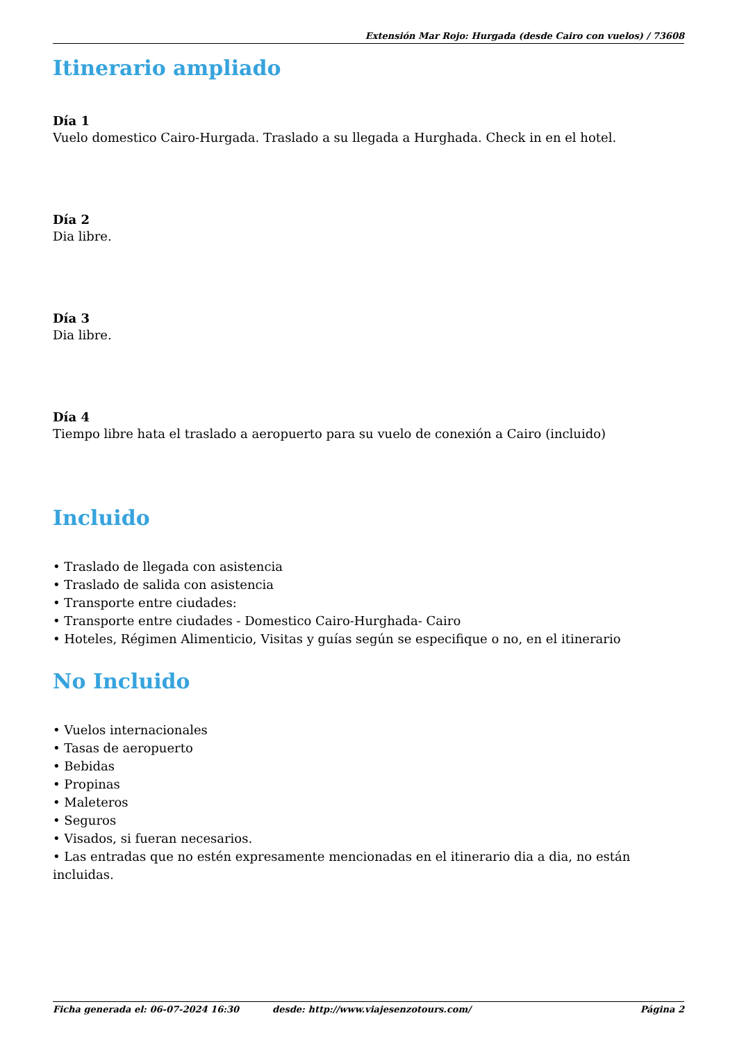Extensión Mar Rojo: Hurgada (desde Cairo con vuelos) / 73608
Itinerario ampliado
Día 1
Vuelo domestico Cairo-Hurgada. Traslado a su llegada a Hurghada. Check in en el hotel.
Día 2
Dia libre.
Día 3
Dia libre.
Día 4
Tiempo libre hata el traslado a aeropuerto para su vuelo de conexión a Cairo (incluido)
Incluido
• Traslado de llegada con asistencia
• Traslado de salida con asistencia
• Transporte entre ciudades:
• Transporte entre ciudades - Domestico Cairo-Hurghada- Cairo
• Hoteles, Régimen Alimenticio, Visitas y guías según se especifique o no, en el itinerario
No Incluido
• Vuelos internacionales
• Tasas de aeropuerto
• Bebidas
• Propinas
• Maleteros
• Seguros
• Visados, si fueran necesarios.
• Las entradas que no estén expresamente mencionadas en el itinerario dia a dia, no están incluidas.
Ficha generada el: 06-07-2024 16:30 desde: http://www.viajesenzotours.com/ Página 2